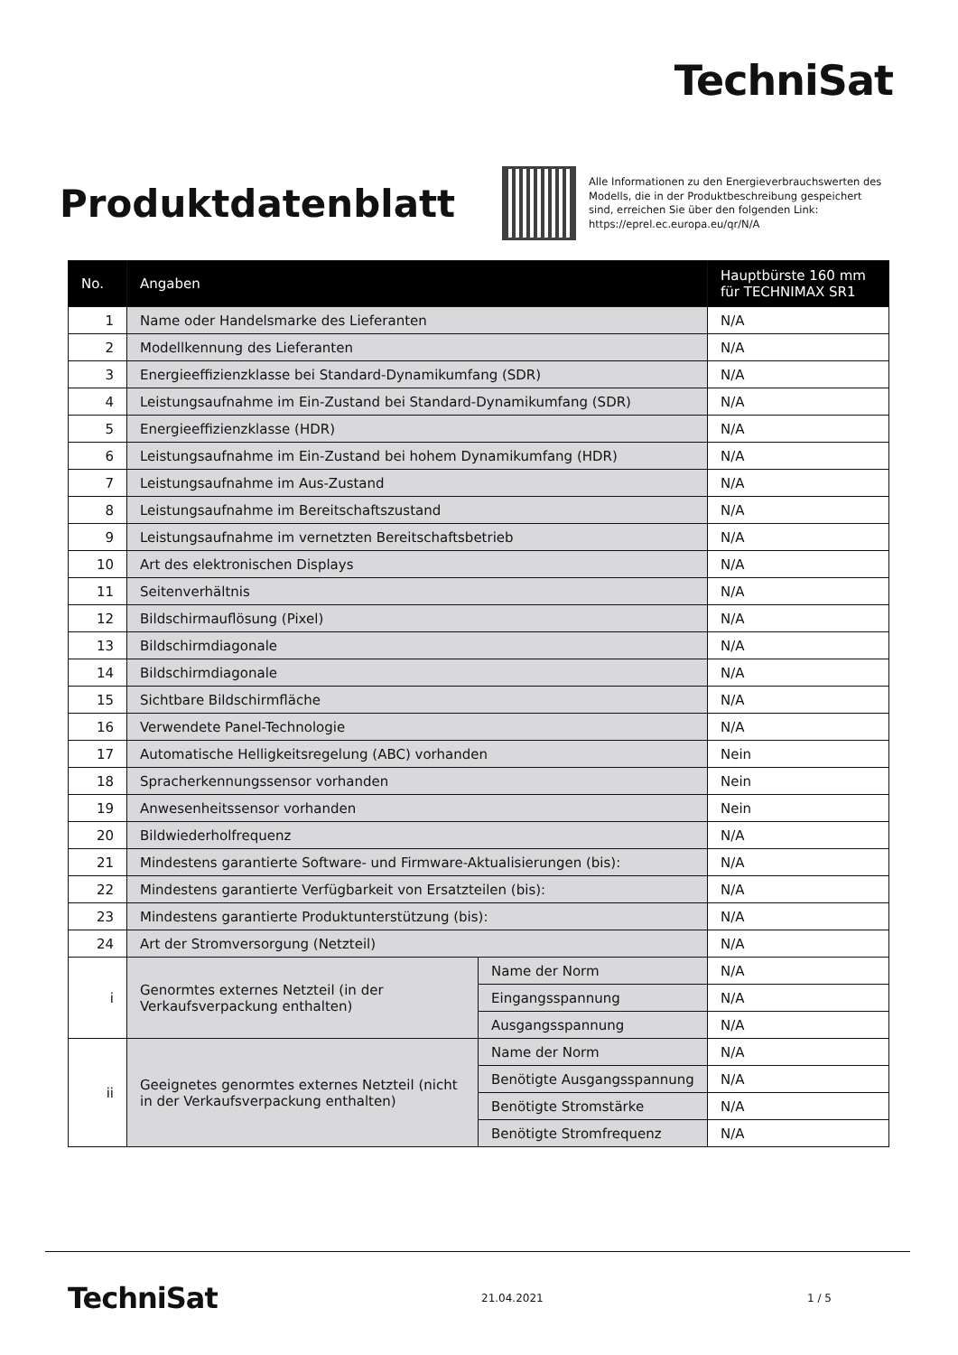TechniSat
Produktdatenblatt
Alle Informationen zu den Energieverbrauchswerten des
Modells, die in der Produktbeschreibung gespeichert
sind, erreichen Sie über den folgenden Link:
https://eprel.ec.europa.eu/qr/N/A
| No. | Angaben | | Hauptbürste 160 mm für TECHNIMAX SR1 |
| --- | --- | --- | --- |
| 1 | Name oder Handelsmarke des Lieferanten | | N/A |
| 2 | Modellkennung des Lieferanten | | N/A |
| 3 | Energieeffizienzklasse bei Standard-Dynamikumfang (SDR) | | N/A |
| 4 | Leistungsaufnahme im Ein-Zustand bei Standard-Dynamikumfang (SDR) | | N/A |
| 5 | Energieeffizienzklasse (HDR) | | N/A |
| 6 | Leistungsaufnahme im Ein-Zustand bei hohem Dynamikumfang (HDR) | | N/A |
| 7 | Leistungsaufnahme im Aus-Zustand | | N/A |
| 8 | Leistungsaufnahme im Bereitschaftszustand | | N/A |
| 9 | Leistungsaufnahme im vernetzten Bereitschaftsbetrieb | | N/A |
| 10 | Art des elektronischen Displays | | N/A |
| 11 | Seitenverhältnis | | N/A |
| 12 | Bildschirmauflösung (Pixel) | | N/A |
| 13 | Bildschirmdiagonale | | N/A |
| 14 | Bildschirmdiagonale | | N/A |
| 15 | Sichtbare Bildschirmfläche | | N/A |
| 16 | Verwendete Panel-Technologie | | N/A |
| 17 | Automatische Helligkeitsregelung (ABC) vorhanden | | Nein |
| 18 | Spracherkennungssensor vorhanden | | Nein |
| 19 | Anwesenheitssensor vorhanden | | Nein |
| 20 | Bildwiederholfrequenz | | N/A |
| 21 | Mindestens garantierte Software- und Firmware-Aktualisierungen (bis): | | N/A |
| 22 | Mindestens garantierte Verfügbarkeit von Ersatzteilen (bis): | | N/A |
| 23 | Mindestens garantierte Produktunterstützung (bis): | | N/A |
| 24 | Art der Stromversorgung (Netzteil) | | N/A |
| i | Genormtes externes Netzteil (in der Verkaufsverpackung enthalten) | Name der Norm | N/A |
| | | Eingangsspannung | N/A |
| | | Ausgangsspannung | N/A |
| ii | Geeignetes genormtes externes Netzteil (nicht in der Verkaufsverpackung enthalten) | Name der Norm | N/A |
| | | Benötigte Ausgangsspannung | N/A |
| | | Benötigte Stromstärke | N/A |
| | | Benötigte Stromfrequenz | N/A |
TechniSat 21.04.2021 1 / 5